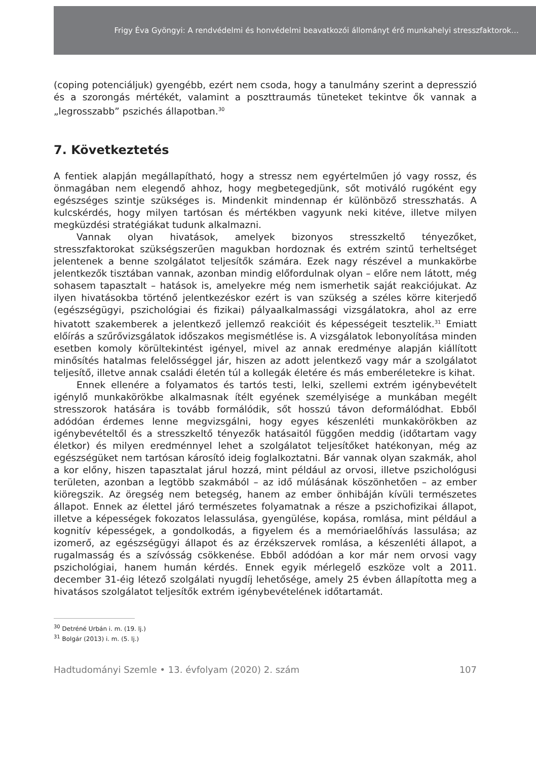Frigy Éva Gyöngyi: A rendvédelmi és honvédelmi beavatkozói állományt érő munkahelyi stresszfaktorok…
(coping potenciáljuk) gyengébb, ezért nem csoda, hogy a tanulmány szerint a depresszió és a szorongás mértékét, valamint a poszttraumás tüneteket tekintve ők vannak a „legrosszabb” pszichés állapotban.<sup>30</sup>
7. Következtetés
A fentiek alapján megállapítható, hogy a stressz nem egyértelműen jó vagy rossz, és önmagában nem elegendő ahhoz, hogy megbetegedjünk, sőt motiváló rugóként egy egészséges szintje szükséges is. Mindenkit mindennap ér különböző stresszhatás. A kulcskérdés, hogy milyen tartósan és mértékben vagyunk neki kitéve, illetve milyen megküzdési stratégiákat tudunk alkalmazni.
Vannak olyan hivatások, amelyek bizonyos stresszkeltő tényezőket, stresszfaktorokat szükségszerűen magukban hordoznak és extrém szintű terheltséget jelentenek a benne szolgálatot teljesítők számára. Ezek nagy részével a munkakörbe jelentkezők tisztában vannak, azonban mindig előfordulnak olyan – előre nem látott, még sohasem tapasztalt – hatások is, amelyekre még nem ismerhetik saját reakciójukat. Az ilyen hivatásokba történő jelentkezéskor ezért is van szükség a széles körre kiterjedő (egészségügyi, pszichológiai és fizikai) pályaalkalmassági vizsgálatokra, ahol az erre hivatott szakemberek a jelentkező jellemző reakcióit és képességeit tesztelik.<sup>31</sup> Emiatt előírás a szűrővizsgálatok időszakos megismétlése is. A vizsgálatok lebonyolítása minden esetben komoly körültekintést igényel, mivel az annak eredménye alapján kiállított minősítés hatalmas felelősséggel jár, hiszen az adott jelentkező vagy már a szolgálatot teljesítő, illetve annak családi életén túl a kollegák életére és más emberéletekre is kihat.
Ennek ellenére a folyamatos és tartós testi, lelki, szellemi extrém igénybevételt igénylő munkakörökbe alkalmasnak ítélt egyének személyisége a munkában megélt stresszorok hatására is tovább formálódik, sőt hosszú távon deformálódhat. Ebből adódóan érdemes lenne megvizsgálni, hogy egyes készenléti munkakörökben az igénybevételtől és a stresszkeltő tényezők hatásaitól függően meddig (időtartam vagy életkor) és milyen eredménnyel lehet a szolgálatot teljesítőket hatékonyan, még az egészségüket nem tartósan károsító ideig foglalkoztatni. Bár vannak olyan szakmák, ahol a kor előny, hiszen tapasztalat járul hozzá, mint például az orvosi, illetve pszichológusi területen, azonban a legtöbb szakmából – az idő múlásának köszönhetően – az ember kiöregszik. Az öregség nem betegség, hanem az ember önhibáján kívüli természetes állapot. Ennek az élettel járó természetes folyamatnak a része a pszichofizikai állapot, illetve a képességek fokozatos lelassulása, gyengülése, kopása, romlása, mint például a kognitív képességek, a gondolkodás, a figyelem és a memóriaelőhívás lassulása; az izomerő, az egészségügyi állapot és az érzékszervek romlása, a készenléti állapot, a rugalmasság és a szívósság csökkenése. Ebből adódóan a kor már nem orvosi vagy pszichológiai, hanem humán kérdés. Ennek egyik mérlegelő eszköze volt a 2011. december 31-éig létező szolgálati nyugdíj lehetősége, amely 25 évben állapította meg a hivatásos szolgálatot teljesítők extrém igénybevételének időtartamát.
<sup>30</sup> Detréné Urbán i. m. (19. lj.)
<sup>31</sup> Bolgár (2013) i. m. (5. lj.)
Hadtudományi Szemle • 13. évfolyam (2020) 2. szám 107